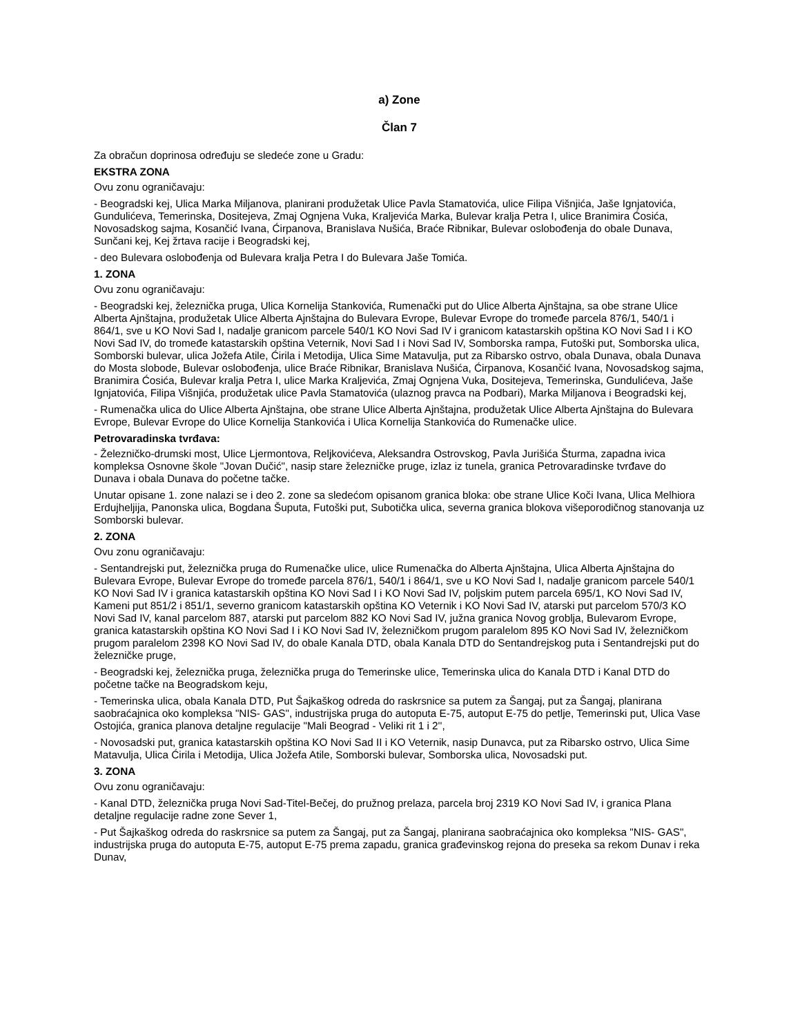a) Zone
Član 7
Za obračun doprinosa određuju se sledeće zone u Gradu:
EKSTRA ZONA
Ovu zonu ograničavaju:
- Beogradski kej, Ulica Marka Miljanova, planirani produžetak Ulice Pavla Stamatovića, ulice Filipa Višnjića, Jaše Ignjatovića, Gundulićeva, Temerinska, Dositejeva, Zmaj Ognjena Vuka, Kraljevića Marka, Bulevar kralja Petra I, ulice Branimira Ćosića, Novosadskog sajma, Kosančić Ivana, Ćirpanova, Branislava Nušića, Braće Ribnikar, Bulevar oslobođenja do obale Dunava, Sunčani kej, Kej žrtava racije i Beogradski kej,
- deo Bulevara oslobođenja od Bulevara kralja Petra I do Bulevara Jaše Tomića.
1. ZONA
Ovu zonu ograničavaju:
- Beogradski kej, železnička pruga, Ulica Kornelija Stankovića, Rumenački put do Ulice Alberta Ajnštajna, sa obe strane Ulice Alberta Ajnštajna, produžetak Ulice Alberta Ajnštajna do Bulevara Evrope, Bulevar Evrope do tromeđe parcela 876/1, 540/1 i 864/1, sve u KO Novi Sad I, nadalje granicom parcele 540/1 KO Novi Sad IV i granicom katastarskih opština KO Novi Sad I i KO Novi Sad IV, do tromeđe katastarskih opština Veternik, Novi Sad I i Novi Sad IV, Somborska rampa, Futoški put, Somborska ulica, Somborski bulevar, ulica Jožefa Atile, Ćirila i Metodija, Ulica Sime Matavulja, put za Ribarsko ostrvo, obala Dunava, obala Dunava do Mosta slobode, Bulevar oslobođenja, ulice Braće Ribnikar, Branislava Nušića, Ćirpanova, Kosančić Ivana, Novosadskog sajma, Branimira Ćosića, Bulevar kralja Petra I, ulice Marka Kraljevića, Zmaj Ognjena Vuka, Dositejeva, Temerinska, Gundulićeva, Jaše Ignjatovića, Filipa Višnjića, produžetak ulice Pavla Stamatovića (ulaznog pravca na Podbari), Marka Miljanova i Beogradski kej,
- Rumenačka ulica do Ulice Alberta Ajnštajna, obe strane Ulice Alberta Ajnštajna, produžetak Ulice Alberta Ajnštajna do Bulevara Evrope, Bulevar Evrope do Ulice Kornelija Stankovića i Ulica Kornelija Stankovića do Rumenačke ulice.
Petrovaradinska tvrđava:
- Železničko-drumski most, Ulice Ljermontova, Reljkovićeva, Aleksandra Ostrovskog, Pavla Jurišića Šturma, zapadna ivica kompleksa Osnovne škole "Jovan Dučić", nasip stare železničke pruge, izlaz iz tunela, granica Petrovaradinske tvrđave do Dunava i obala Dunava do početne tačke.
Unutar opisane 1. zone nalazi se i deo 2. zone sa sledećom opisanom granica bloka: obe strane Ulice Koči Ivana, Ulica Melhiora Erdujheljija, Panonska ulica, Bogdana Šuputa, Futoški put, Subotička ulica, severna granica blokova višeporodičnog stanovanja uz Somborski bulevar.
2. ZONA
Ovu zonu ograničavaju:
- Sentandrejski put, železnička pruga do Rumenačke ulice, ulice Rumenačka do Alberta Ajnštajna, Ulica Alberta Ajnštajna do Bulevara Evrope, Bulevar Evrope do tromeđe parcela 876/1, 540/1 i 864/1, sve u KO Novi Sad I, nadalje granicom parcele 540/1 KO Novi Sad IV i granica katastarskih opština KO Novi Sad I i KO Novi Sad IV, poljskim putem parcela 695/1, KO Novi Sad IV, Kameni put 851/2 i 851/1, severno granicom katastarskih opština KO Veternik i KO Novi Sad IV, atarski put parcelom 570/3 KO Novi Sad IV, kanal parcelom 887, atarski put parcelom 882 KO Novi Sad IV, južna granica Novog groblja, Bulevarom Evrope, granica katastarskih opština KO Novi Sad I i KO Novi Sad IV, železničkom prugom paralelom 895 KO Novi Sad IV, železničkom prugom paralelom 2398 KO Novi Sad IV, do obale Kanala DTD, obala Kanala DTD do Sentandrejskog puta i Sentandrejski put do železničke pruge,
- Beogradski kej, železnička pruga, železnička pruga do Temerinske ulice, Temerinska ulica do Kanala DTD i Kanal DTD do početne tačke na Beogradskom keju,
- Temerinska ulica, obala Kanala DTD, Put Šajkaškog odreda do raskrsnice sa putem za Šangaj, put za Šangaj, planirana saobraćajnica oko kompleksa "NIS- GAS", industrijska pruga do autoputa E-75, autoput E-75 do petlje, Temerinski put, Ulica Vase Ostojića, granica planova detaljne regulacije "Mali Beograd - Veliki rit 1 i 2'',
- Novosadski put, granica katastarskih opština KO Novi Sad II i KO Veternik, nasip Dunavca, put za Ribarsko ostrvo, Ulica Sime Matavulja, Ulica Ćirila i Metodija, Ulica Jožefa Atile, Somborski bulevar, Somborska ulica, Novosadski put.
3. ZONA
Ovu zonu ograničavaju:
- Kanal DTD, železnička pruga Novi Sad-Titel-Bečej, do pružnog prelaza, parcela broj 2319 KO Novi Sad IV, i granica Plana detaljne regulacije radne zone Sever 1,
- Put Šajkaškog odreda do raskrsnice sa putem za Šangaj, put za Šangaj, planirana saobraćajnica oko kompleksa "NIS- GAS", industrijska pruga do autoputa E-75, autoput E-75 prema zapadu, granica građevinskog rejona do preseka sa rekom Dunav i reka Dunav,